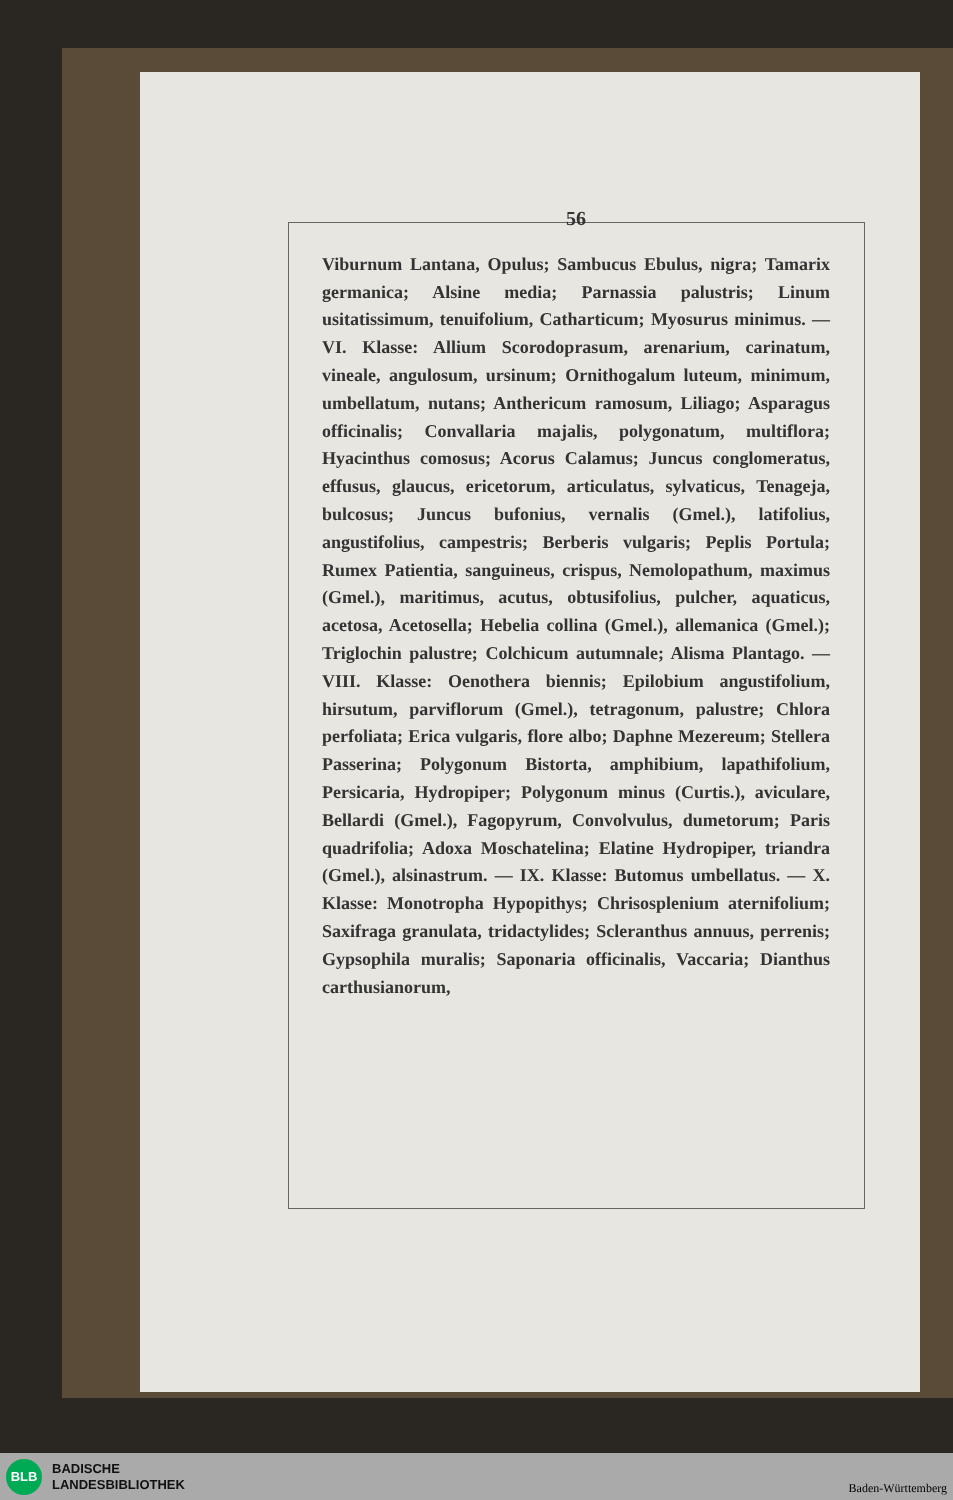56
Viburnum Lantana, Opulus; Sambucus Ebulus, nigra; Tamarix germanica; Alsine media; Parnassia palustris; Linum usitatissimum, tenuifolium, Catharticum; Myosurus minimus. — VI. Klasse: Allium Scorodoprasum, arenarium, carinatum, vineale, angulosum, ursinum; Ornithogalum luteum, minimum, umbellatum, nutans; Anthericum ramosum, Liliago; Asparagus officinalis; Convallaria majalis, polygonatum, multiflora; Hyacinthus comosus; Acorus Calamus; Juncus conglomeratus, effusus, glaucus, ericetorum, articulatus, sylvaticus, Tenageja, bulcosus; Juncus bufonius, vernalis (Gmel.), latifolius, angustifolius, campestris; Berberis vulgaris; Peplis Portula; Rumex Patientia, sanguineus, crispus, Nemolopathum, maximus (Gmel.), maritimus, acutus, obtusifolius, pulcher, aquaticus, acetosa, Acetosella; Hebelia collina (Gmel.), allemanica (Gmel.); Triglochin palustre; Colchicum autumnale; Alisma Plantago. — VIII. Klasse: Oenothera biennis; Epilobium angustifolium, hirsutum, parviflorum (Gmel.), tetragonum, palustre; Chlora perfoliata; Erica vulgaris, flore albo; Daphne Mezereum; Stellera Passerina; Polygonum Bistorta, amphibium, lapathifolium, Persicaria, Hydropiper; Polygonum minus (Curtis.), aviculare, Bellardi (Gmel.), Fagopyrum, Convolvulus, dumetorum; Paris quadrifolia; Adoxa Moschatelina; Elatine Hydropiper, triandra (Gmel.), alsinastrum. — IX. Klasse: Butomus umbellatus. — X. Klasse: Monotropha Hypopithys; Chrisosplenium aternifolium; Saxifraga granulata, tridactylides; Scleranthus annuus, perrenis; Gypsophila muralis; Saponaria officinalis, Vaccaria; Dianthus carthusianorum,
BLB
BADISCHE
LANDESBIBLIOTHEK
Baden-Württemberg